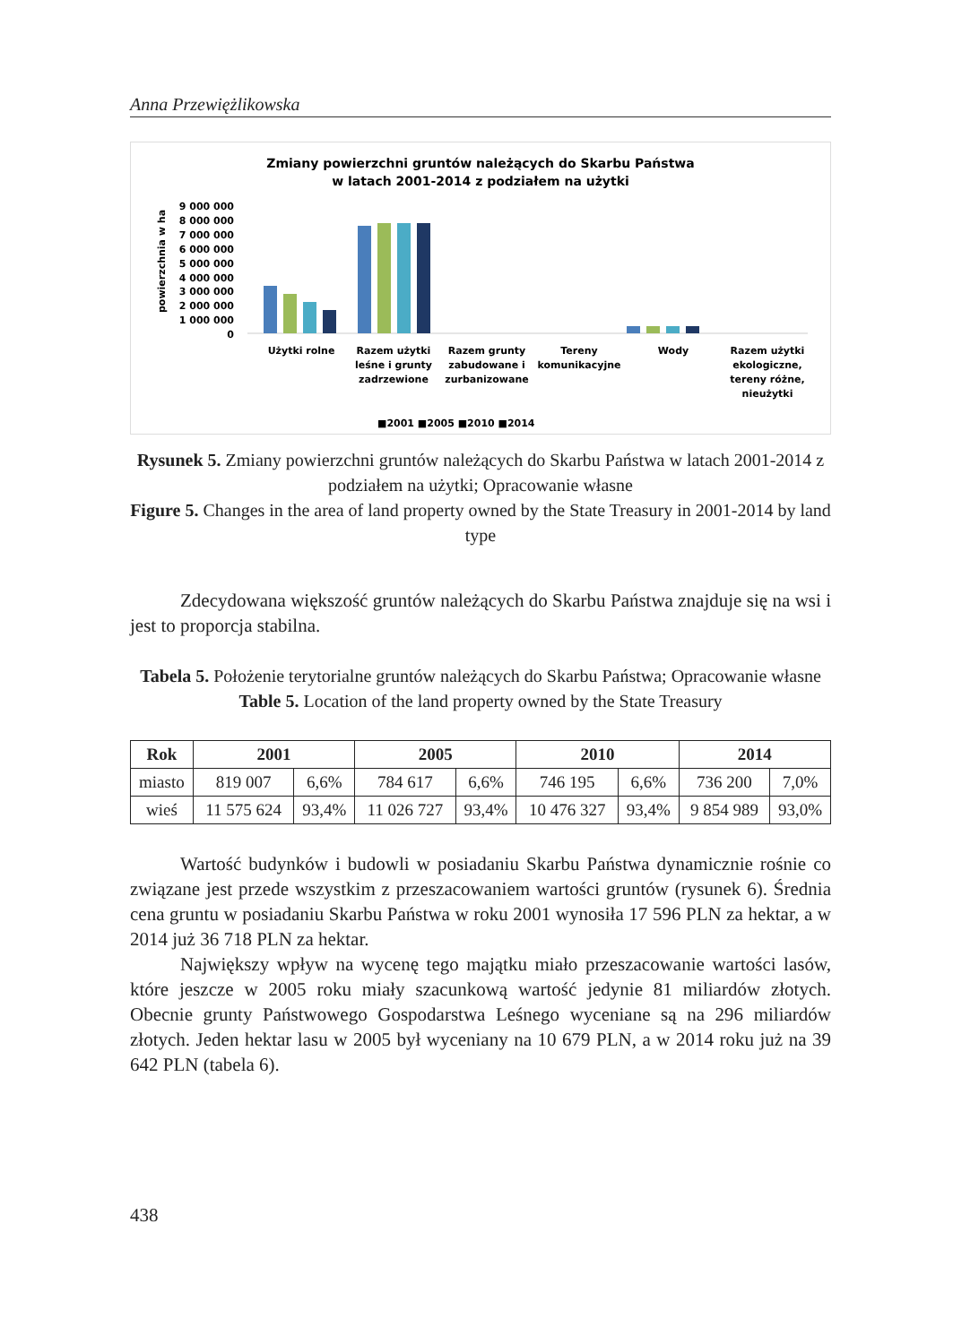Anna Przewiężlikowska
Zmiany powierzchni gruntów należących do Skarbu Państwa
w latach 2001-2014 z podziałem na użytki
powierzchnia w ha
9 000 000
8 000 000
7 000 000
6 000 000
5 000 000
4 000 000
3 000 000
2 000 000
1 000 000
0
Użytki rolne
Razem użytki
leśne i grunty
zadrzewione
Razem grunty
zabudowane i
zurbanizowane
Tereny
komunikacyjne
Wody
Razem użytki
ekologiczne,
tereny różne,
nieużytki
■2001 ■2005 ■2010 ■2014
Rysunek 5. Zmiany powierzchni gruntów należących do Skarbu Państwa w latach 2001-2014 z podziałem na użytki; Opracowanie własne
Figure 5. Changes in the area of land property owned by the State Treasury in 2001-2014 by land type
Zdecydowana większość gruntów należących do Skarbu Państwa znajduje się na wsi i jest to proporcja stabilna.
Tabela 5. Położenie terytorialne gruntów należących do Skarbu Państwa; Opracowanie własne
Table 5. Location of the land property owned by the State Treasury
| Rok | 2001 | | 2005 | | 2010 | | 2014 | |
| --- | --- | --- | --- | --- | --- | --- | --- | --- |
| miasto | 819 007 | 6,6% | 784 617 | 6,6% | 746 195 | 6,6% | 736 200 | 7,0% |
| wieś | 11 575 624 | 93,4% | 11 026 727 | 93,4% | 10 476 327 | 93,4% | 9 854 989 | 93,0% |
Wartość budynków i budowli w posiadaniu Skarbu Państwa dynamicznie rośnie co związane jest przede wszystkim z przeszacowaniem wartości gruntów (rysunek 6). Średnia cena gruntu w posiadaniu Skarbu Państwa w roku 2001 wynosiła 17 596 PLN za hektar, a w 2014 już 36 718 PLN za hektar.
Największy wpływ na wycenę tego majątku miało przeszacowanie wartości lasów, które jeszcze w 2005 roku miały szacunkową wartość jedynie 81 miliardów złotych. Obecnie grunty Państwowego Gospodarstwa Leśnego wyceniane są na 296 miliardów złotych. Jeden hektar lasu w 2005 był wyceniany na 10 679 PLN, a w 2014 roku już na 39 642 PLN (tabela 6).
438